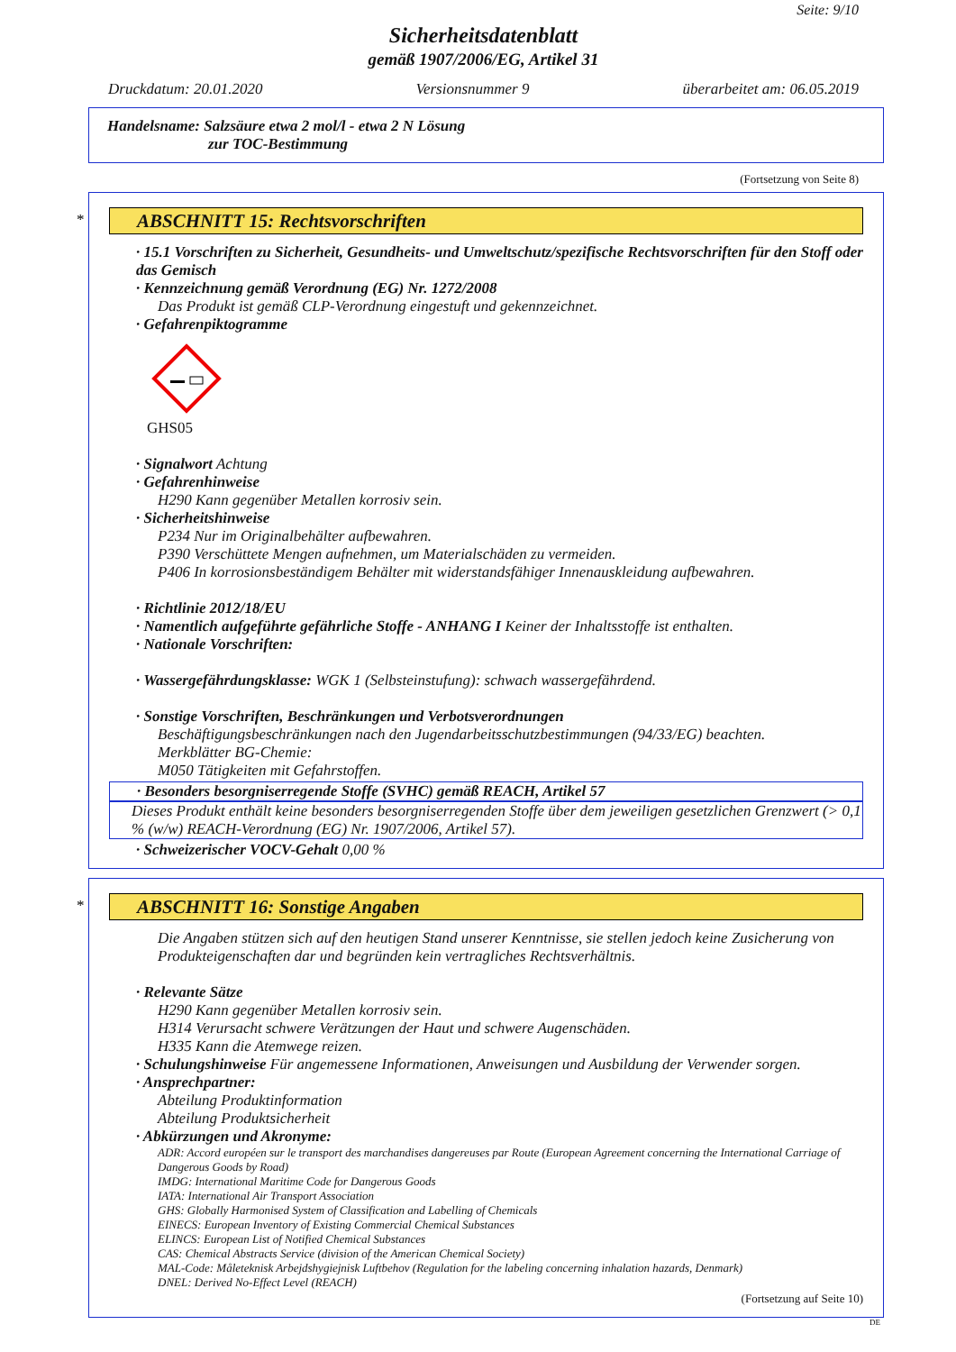Seite: 9/10
Sicherheitsdatenblatt
gemäß 1907/2006/EG, Artikel 31
Druckdatum: 20.01.2020 Versionsnummer 9 überarbeitet am: 06.05.2019
Handelsname: Salzsäure etwa 2 mol/l - etwa 2 N Lösung
zur TOC-Bestimmung
(Fortsetzung von Seite 8)
*
ABSCHNITT 15: Rechtsvorschriften
· 15.1 Vorschriften zu Sicherheit, Gesundheits- und Umweltschutz/spezifische Rechtsvorschriften für den Stoff oder das Gemisch
· Kennzeichnung gemäß Verordnung (EG) Nr. 1272/2008
Das Produkt ist gemäß CLP-Verordnung eingestuft und gekennzeichnet.
· Gefahrenpiktogramme
GHS05
· Signalwort Achtung
· Gefahrenhinweise
H290 Kann gegenüber Metallen korrosiv sein.
· Sicherheitshinweise
P234 Nur im Originalbehälter aufbewahren.
P390 Verschüttete Mengen aufnehmen, um Materialschäden zu vermeiden.
P406 In korrosionsbeständigem Behälter mit widerstandsfähiger Innenauskleidung aufbewahren.
· Richtlinie 2012/18/EU
· Namentlich aufgeführte gefährliche Stoffe - ANHANG I Keiner der Inhaltsstoffe ist enthalten.
· Nationale Vorschriften:
· Wassergefährdungsklasse: WGK 1 (Selbsteinstufung): schwach wassergefährdend.
· Sonstige Vorschriften, Beschränkungen und Verbotsverordnungen
Beschäftigungsbeschränkungen nach den Jugendarbeitsschutzbestimmungen (94/33/EG) beachten.
Merkblätter BG-Chemie:
M050 Tätigkeiten mit Gefahrstoffen.
· Besonders besorgniserregende Stoffe (SVHC) gemäß REACH, Artikel 57
Dieses Produkt enthält keine besonders besorgniserregenden Stoffe über dem jeweiligen gesetzlichen Grenzwert (> 0,1 % (w/w) REACH-Verordnung (EG) Nr. 1907/2006, Artikel 57).
· Schweizerischer VOCV-Gehalt 0,00 %
*
ABSCHNITT 16: Sonstige Angaben
Die Angaben stützen sich auf den heutigen Stand unserer Kenntnisse, sie stellen jedoch keine Zusicherung von Produkteigenschaften dar und begründen kein vertragliches Rechtsverhältnis.
· Relevante Sätze
H290 Kann gegenüber Metallen korrosiv sein.
H314 Verursacht schwere Verätzungen der Haut und schwere Augenschäden.
H335 Kann die Atemwege reizen.
· Schulungshinweise Für angemessene Informationen, Anweisungen und Ausbildung der Verwender sorgen.
· Ansprechpartner:
Abteilung Produktinformation
Abteilung Produktsicherheit
· Abkürzungen und Akronyme:
ADR: Accord européen sur le transport des marchandises dangereuses par Route (European Agreement concerning the International Carriage of Dangerous Goods by Road)
IMDG: International Maritime Code for Dangerous Goods
IATA: International Air Transport Association
GHS: Globally Harmonised System of Classification and Labelling of Chemicals
EINECS: European Inventory of Existing Commercial Chemical Substances
ELINCS: European List of Notified Chemical Substances
CAS: Chemical Abstracts Service (division of the American Chemical Society)
MAL-Code: Måleteknisk Arbejdshygiejnisk Luftbehov (Regulation for the labeling concerning inhalation hazards, Denmark)
DNEL: Derived No-Effect Level (REACH)
(Fortsetzung auf Seite 10)
DE